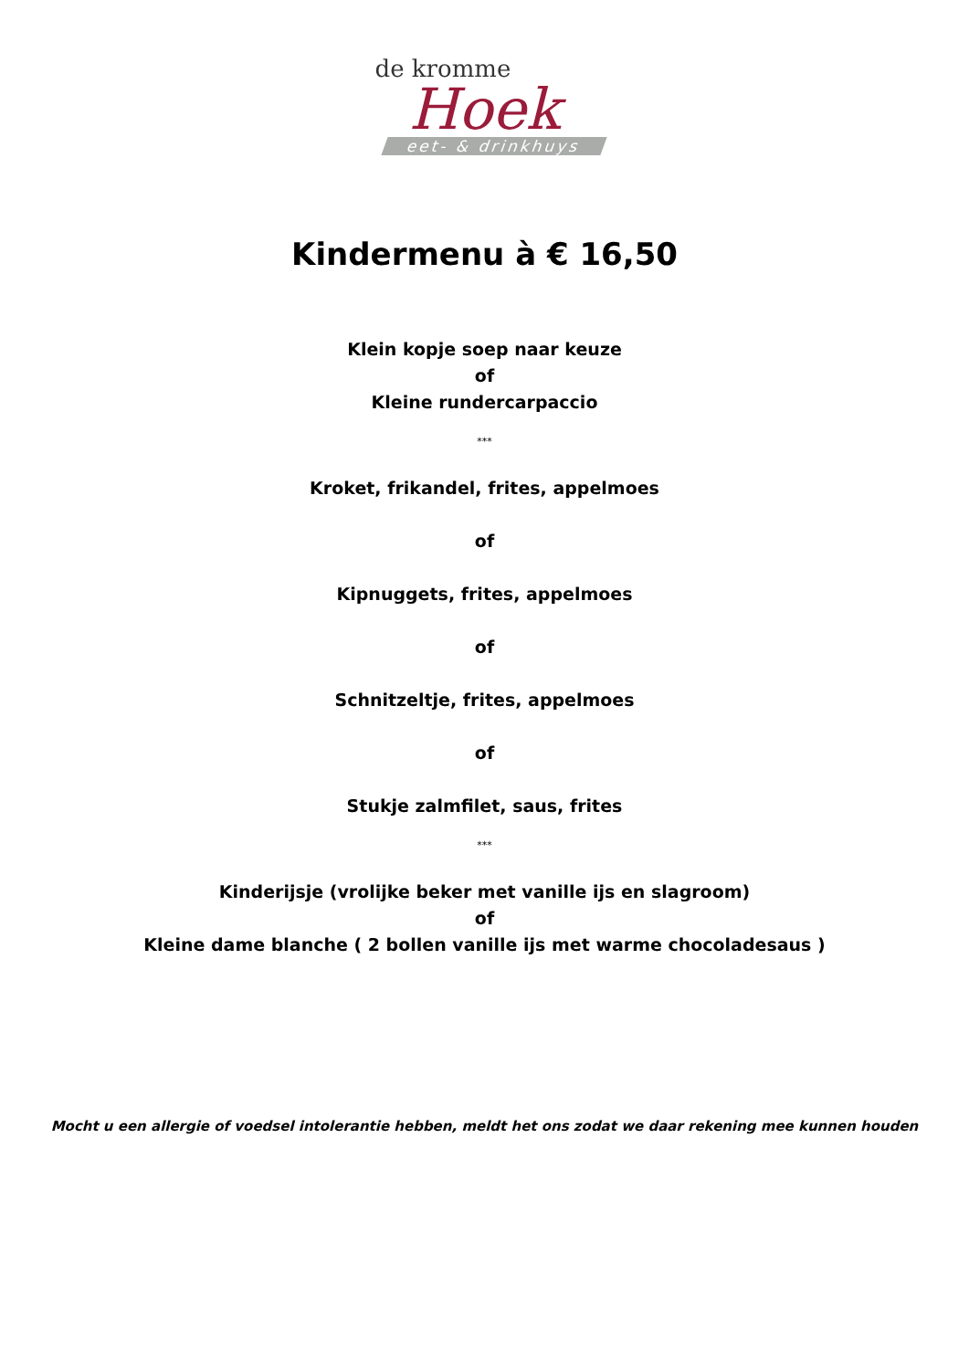de kromme
Hoek
eet- & drinkhuys
Kindermenu à € 16,50
Klein kopje soep naar keuze
of
Kleine rundercarpaccio
***
Kroket, frikandel, frites, appelmoes
of
Kipnuggets, frites, appelmoes
of
Schnitzeltje, frites, appelmoes
of
Stukje zalmfilet, saus, frites
***
Kinderijsje (vrolijke beker met vanille ijs en slagroom)
of
Kleine dame blanche ( 2 bollen vanille ijs met warme chocoladesaus )
Mocht u een allergie of voedsel intolerantie hebben, meldt het ons zodat we daar rekening mee kunnen houden